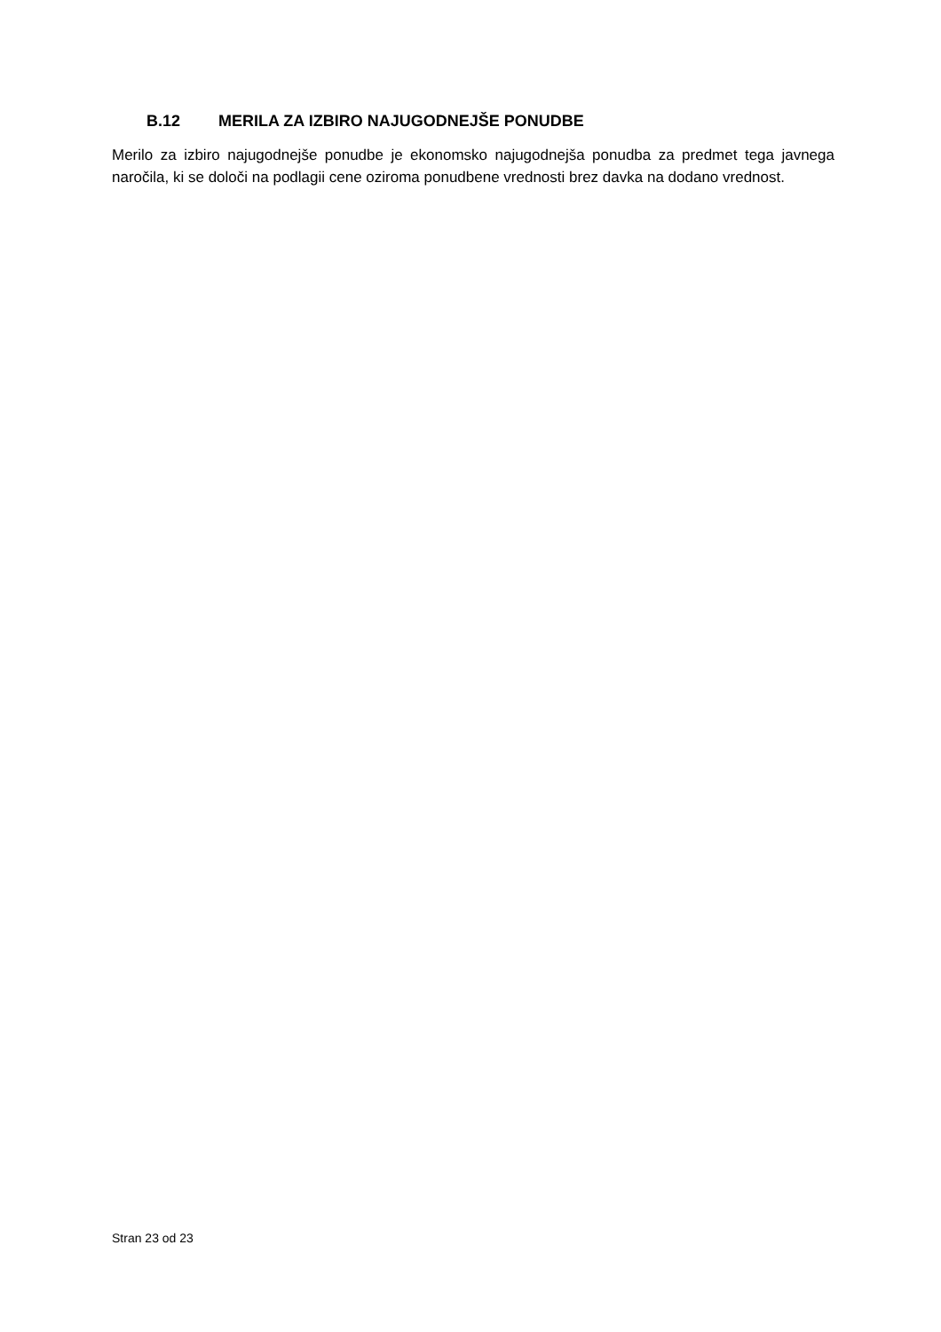B.12 MERILA ZA IZBIRO NAJUGODNEJŠE PONUDBE
Merilo za izbiro najugodnejše ponudbe je ekonomsko najugodnejša ponudba za predmet tega javnega naročila, ki se določi na podlagii cene oziroma ponudbene vrednosti brez davka na dodano vrednost.
Stran 23 od 23